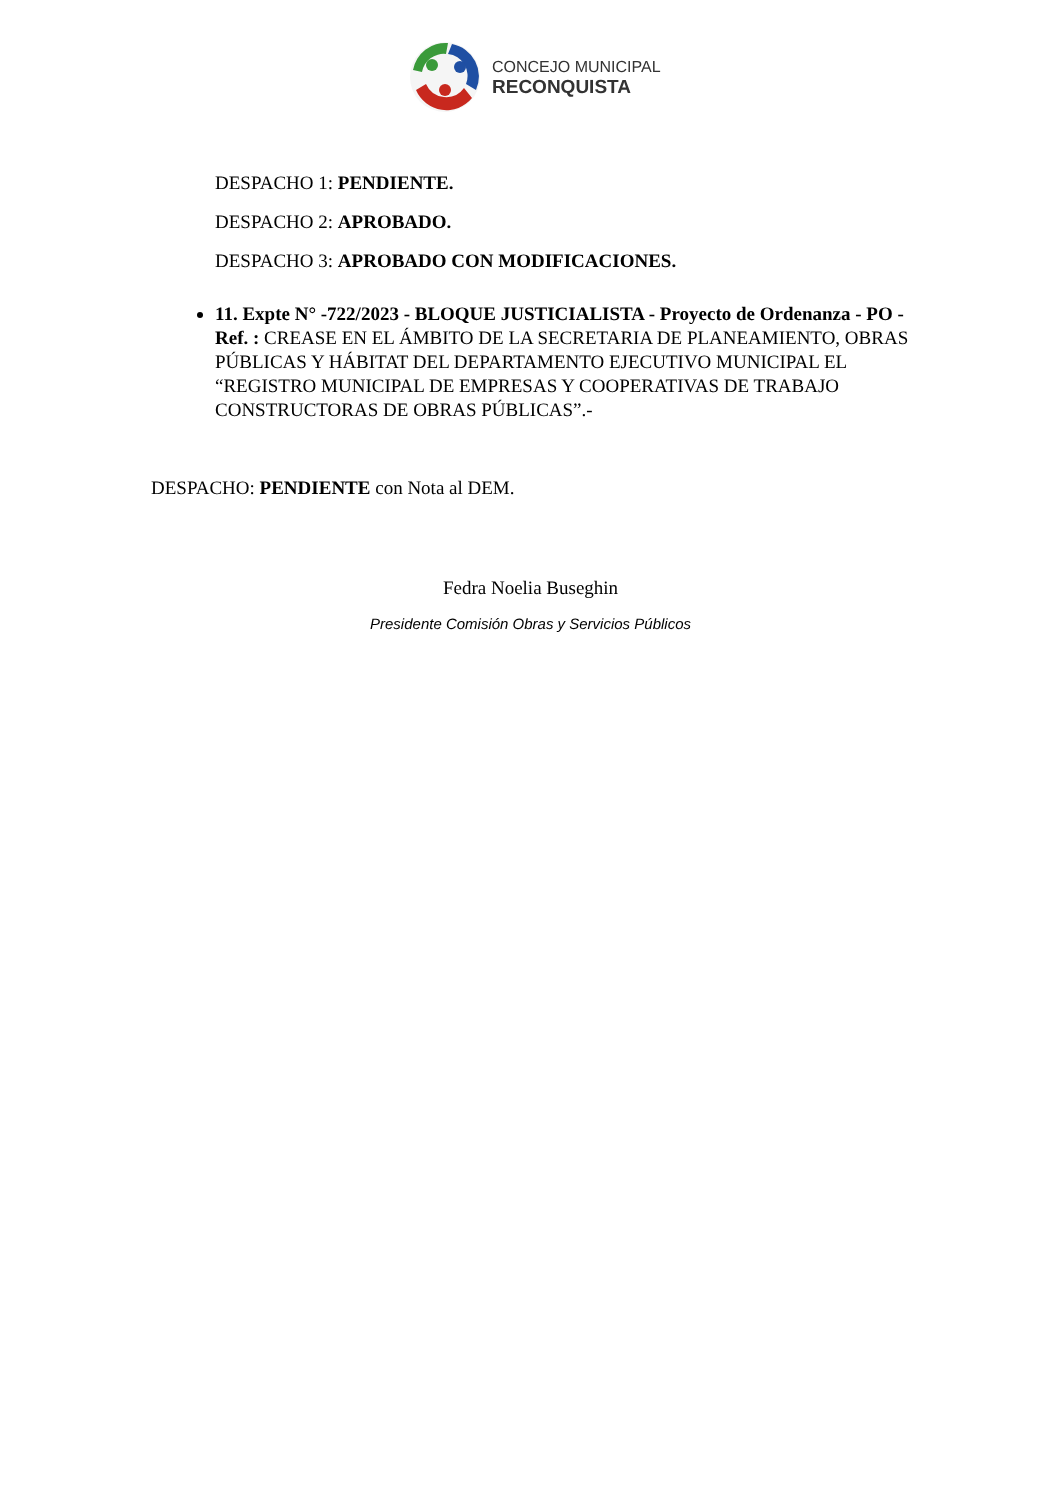CONCEJO MUNICIPAL
RECONQUISTA
DESPACHO 1: PENDIENTE.
DESPACHO 2: APROBADO.
DESPACHO 3: APROBADO CON MODIFICACIONES.
11. Expte N° -722/2023 - BLOQUE JUSTICIALISTA - Proyecto de Ordenanza - PO - Ref. : CREASE EN EL ÁMBITO DE LA SECRETARIA DE PLANEAMIENTO, OBRAS PÚBLICAS Y HÁBITAT DEL DEPARTAMENTO EJECUTIVO MUNICIPAL EL “REGISTRO MUNICIPAL DE EMPRESAS Y COOPERATIVAS DE TRABAJO CONSTRUCTORAS DE OBRAS PÚBLICAS”.-
DESPACHO: PENDIENTE con Nota al DEM.
Fedra Noelia Buseghin
Presidente Comisión Obras y Servicios Públicos